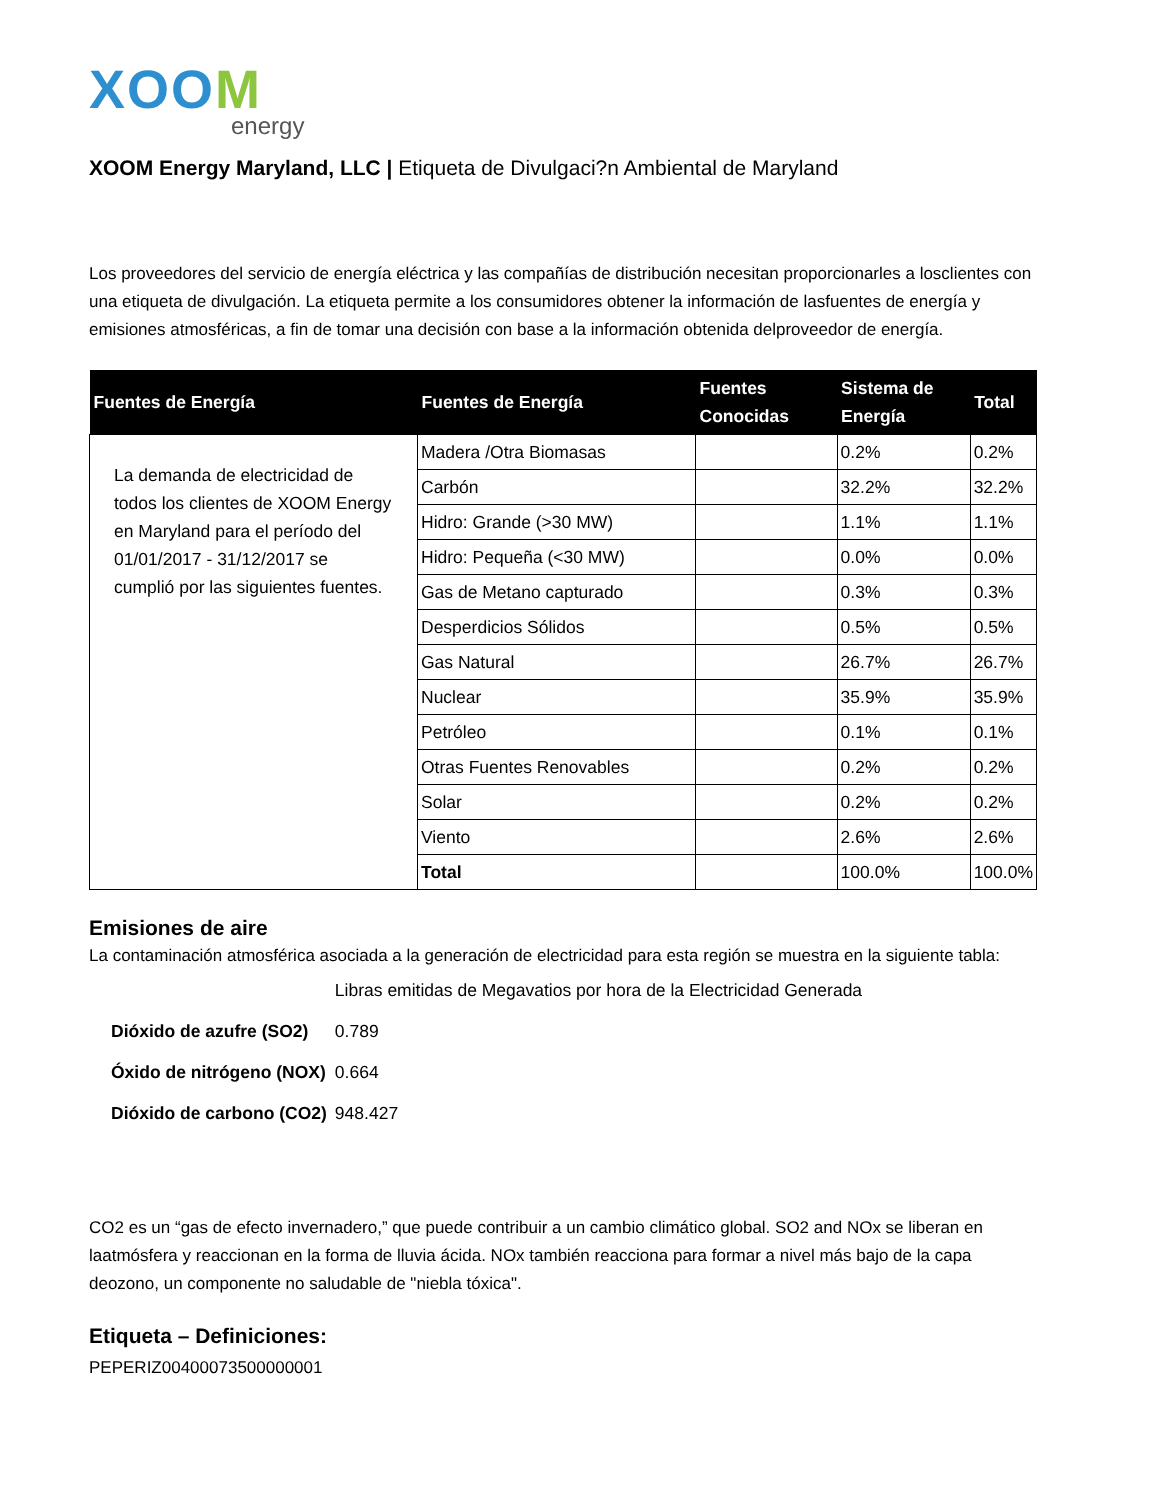XOOM
energy
XOOM Energy Maryland, LLC | Etiqueta de Divulgaci?n Ambiental de Maryland
Los proveedores del servicio de energía eléctrica y las compañías de distribución necesitan proporcionarles a losclientes con una etiqueta de divulgación. La etiqueta permite a los consumidores obtener la información de lasfuentes de energía y emisiones atmosféricas, a fin de tomar una decisión con base a la información obtenida delproveedor de energía.
| Fuentes de Energía | Fuentes de Energía | Fuentes Conocidas | Sistema de Energía | Total |
| --- | --- | --- | --- | --- |
| La demanda de electricidad de todos los clientes de XOOM Energy en Maryland para el período del 01/01/2017 - 31/12/2017 se cumplió por las siguientes fuentes. | Madera /Otra Biomasas | | 0.2% | 0.2% |
| | Carbón | | 32.2% | 32.2% |
| | Hidro: Grande (>30 MW) | | 1.1% | 1.1% |
| | Hidro: Pequeña (<30 MW) | | 0.0% | 0.0% |
| | Gas de Metano capturado | | 0.3% | 0.3% |
| | Desperdicios Sólidos | | 0.5% | 0.5% |
| | Gas Natural | | 26.7% | 26.7% |
| | Nuclear | | 35.9% | 35.9% |
| | Petróleo | | 0.1% | 0.1% |
| | Otras Fuentes Renovables | | 0.2% | 0.2% |
| | Solar | | 0.2% | 0.2% |
| | Viento | | 2.6% | 2.6% |
| | Total | | 100.0% | 100.0% |
Emisiones de aire
La contaminación atmosférica asociada a la generación de electricidad para esta región se muestra en la siguiente tabla:
| | Libras emitidas de Megavatios por hora de la Electricidad Generada |
| Dióxido de azufre (SO2) | 0.789 |
| Óxido de nitrógeno (NOX) | 0.664 |
| Dióxido de carbono (CO2) | 948.427 |
CO2 es un “gas de efecto invernadero,” que puede contribuir a un cambio climático global. SO2 and NOx se liberan en laatmósfera y reaccionan en la forma de lluvia ácida. NOx también reacciona para formar a nivel más bajo de la capa deozono, un componente no saludable de "niebla tóxica".
Etiqueta – Definiciones:
PEPERIZ00400073500000001